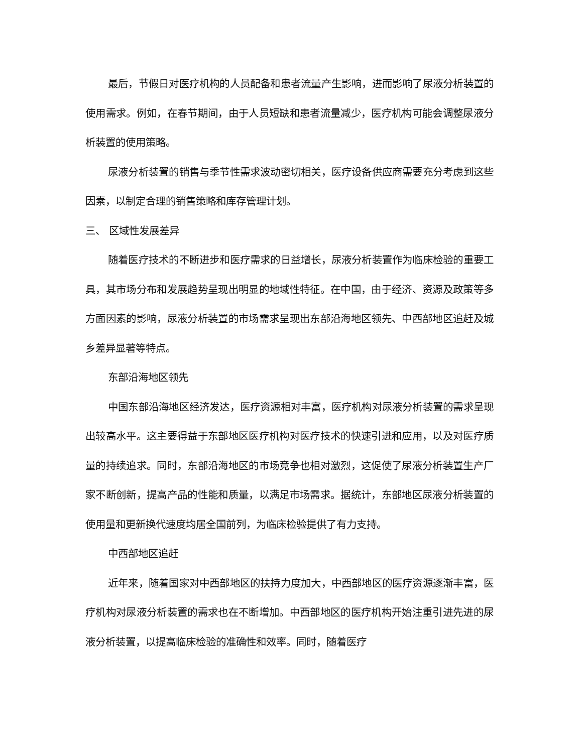最后，节假日对医疗机构的人员配备和患者流量产生影响，进而影响了尿液分析装置的使用需求。例如，在春节期间，由于人员短缺和患者流量减少，医疗机构可能会调整尿液分析装置的使用策略。
尿液分析装置的销售与季节性需求波动密切相关，医疗设备供应商需要充分考虑到这些因素，以制定合理的销售策略和库存管理计划。
三、 区域性发展差异
随着医疗技术的不断进步和医疗需求的日益增长，尿液分析装置作为临床检验的重要工具，其市场分布和发展趋势呈现出明显的地域性特征。在中国，由于经济、资源及政策等多方面因素的影响，尿液分析装置的市场需求呈现出东部沿海地区领先、中西部地区追赶及城乡差异显著等特点。
东部沿海地区领先
中国东部沿海地区经济发达，医疗资源相对丰富，医疗机构对尿液分析装置的需求呈现出较高水平。这主要得益于东部地区医疗机构对医疗技术的快速引进和应用，以及对医疗质量的持续追求。同时，东部沿海地区的市场竞争也相对激烈，这促使了尿液分析装置生产厂家不断创新，提高产品的性能和质量，以满足市场需求。据统计，东部地区尿液分析装置的使用量和更新换代速度均居全国前列，为临床检验提供了有力支持。
中西部地区追赶
近年来，随着国家对中西部地区的扶持力度加大，中西部地区的医疗资源逐渐丰富，医疗机构对尿液分析装置的需求也在不断增加。中西部地区的医疗机构开始注重引进先进的尿液分析装置，以提高临床检验的准确性和效率。同时，随着医疗